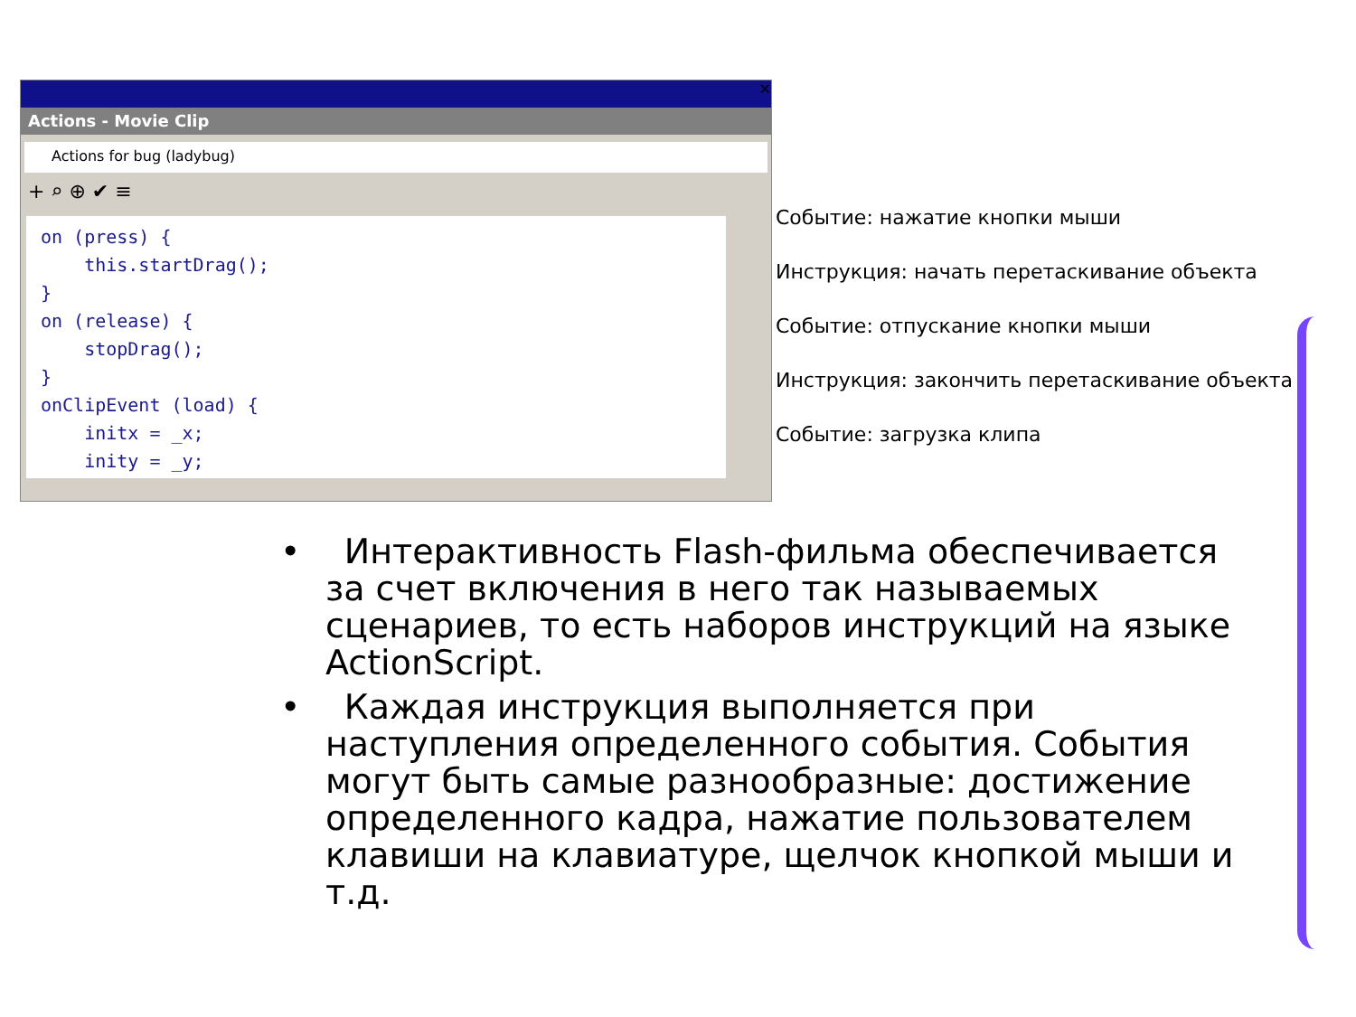✕
Actions - Movie Clip
Actions for bug (ladybug)
+ ⌕ ⊕ ✔ ≡
on (press) { this.startDrag(); } on (release) { stopDrag(); } onClipEvent (load) { initx = _x; inity = _y;
Событие: нажатие кнопки мыши
Инструкция: начать перетаскивание объекта
Событие: отпускание кнопки мыши
Инструкция: закончить перетаскивание объекта
Событие: загрузка клипа
• Интерактивность Flash-фильма обеспечивается за счет включения в него так называемых сценариев, то есть наборов инструкций на языке ActionScript.
• Каждая инструкция выполняется при наступления определенного события. События могут быть самые разнообразные: достижение определенного кадра, нажатие пользователем клавиши на клавиатуре, щелчок кнопкой мыши и т.д.